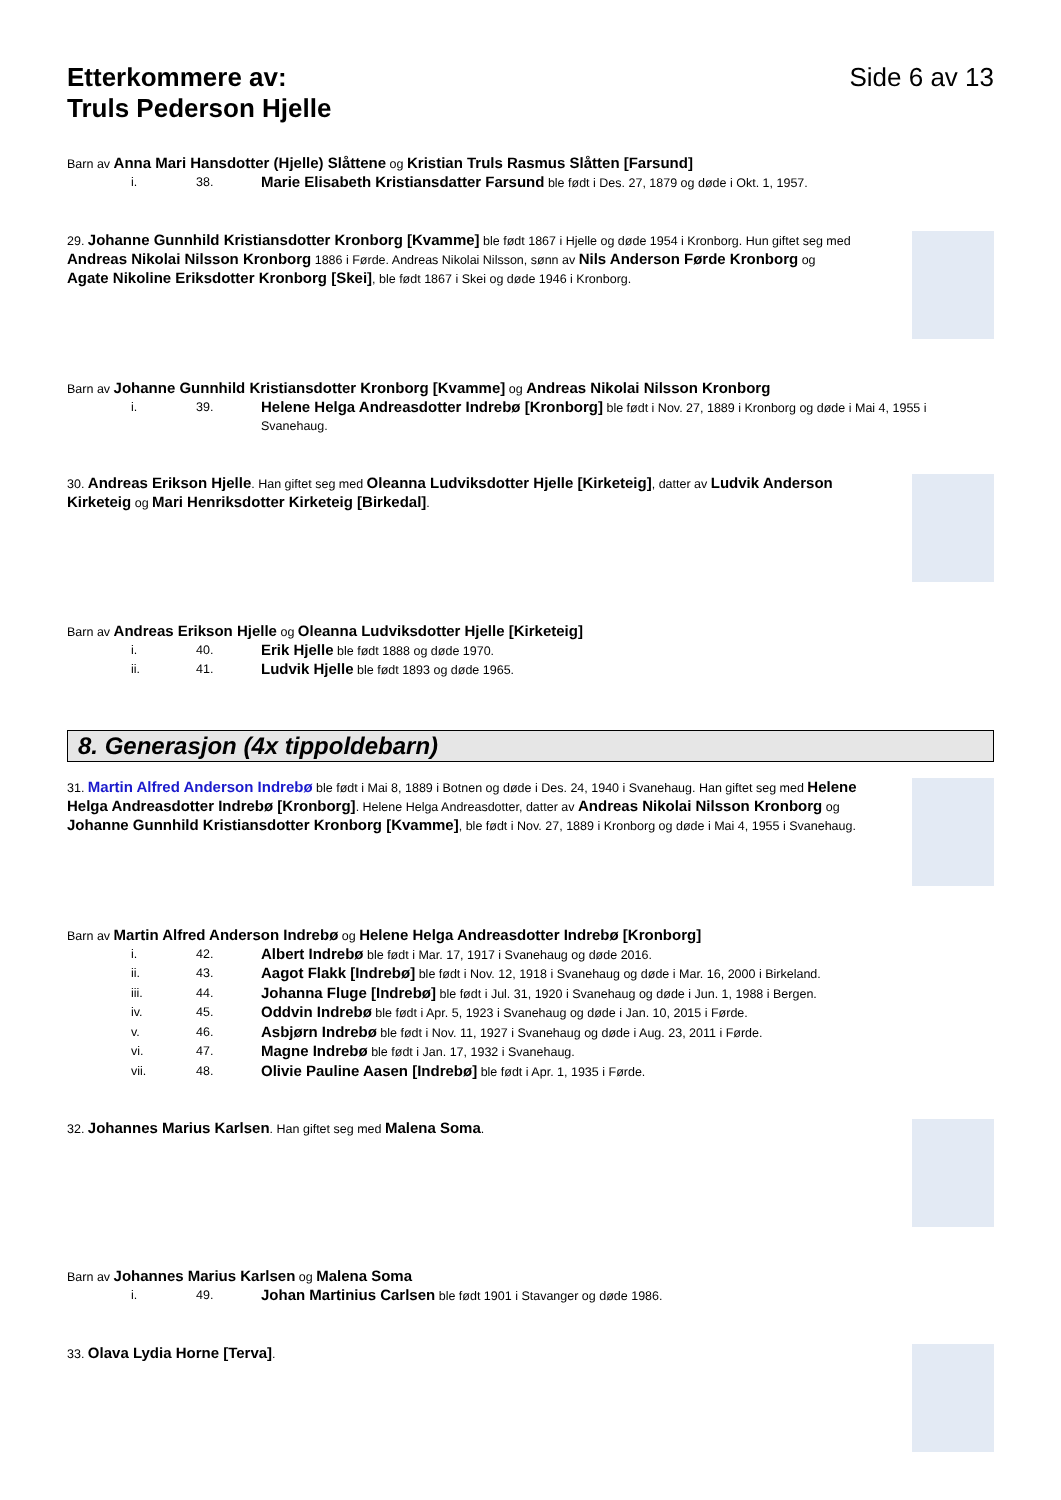Etterkommere av:
Truls Pederson Hjelle
Side 6 av 13
Barn av Anna Mari Hansdotter (Hjelle) Slåttene og Kristian Truls Rasmus Slåtten [Farsund]
i. 38. Marie Elisabeth Kristiansdatter Farsund ble født i Des. 27, 1879 og døde i Okt. 1, 1957.
29. Johanne Gunnhild Kristiansdotter Kronborg [Kvamme] ble født 1867 i Hjelle og døde 1954 i Kronborg. Hun giftet seg med Andreas Nikolai Nilsson Kronborg 1886 i Førde. Andreas Nikolai Nilsson, sønn av Nils Anderson Førde Kronborg og Agate Nikoline Eriksdotter Kronborg [Skei], ble født 1867 i Skei og døde 1946 i Kronborg.
Barn av Johanne Gunnhild Kristiansdotter Kronborg [Kvamme] og Andreas Nikolai Nilsson Kronborg
i. 39. Helene Helga Andreasdotter Indrebø [Kronborg] ble født i Nov. 27, 1889 i Kronborg og døde i Mai 4, 1955 i Svanehaug.
30. Andreas Erikson Hjelle. Han giftet seg med Oleanna Ludviksdotter Hjelle [Kirketeig], datter av Ludvik Anderson Kirketeig og Mari Henriksdotter Kirketeig [Birkedal].
Barn av Andreas Erikson Hjelle og Oleanna Ludviksdotter Hjelle [Kirketeig]
i. 40. Erik Hjelle ble født 1888 og døde 1970.
ii. 41. Ludvik Hjelle ble født 1893 og døde 1965.
8. Generasjon (4x tippoldebarn)
31. Martin Alfred Anderson Indrebø ble født i Mai 8, 1889 i Botnen og døde i Des. 24, 1940 i Svanehaug. Han giftet seg med Helene Helga Andreasdotter Indrebø [Kronborg]. Helene Helga Andreasdotter, datter av Andreas Nikolai Nilsson Kronborg og Johanne Gunnhild Kristiansdotter Kronborg [Kvamme], ble født i Nov. 27, 1889 i Kronborg og døde i Mai 4, 1955 i Svanehaug.
Barn av Martin Alfred Anderson Indrebø og Helene Helga Andreasdotter Indrebø [Kronborg]
i. 42. Albert Indrebø ble født i Mar. 17, 1917 i Svanehaug og døde 2016.
ii. 43. Aagot Flakk [Indrebø] ble født i Nov. 12, 1918 i Svanehaug og døde i Mar. 16, 2000 i Birkeland.
iii. 44. Johanna Fluge [Indrebø] ble født i Jul. 31, 1920 i Svanehaug og døde i Jun. 1, 1988 i Bergen.
iv. 45. Oddvin Indrebø ble født i Apr. 5, 1923 i Svanehaug og døde i Jan. 10, 2015 i Førde.
v. 46. Asbjørn Indrebø ble født i Nov. 11, 1927 i Svanehaug og døde i Aug. 23, 2011 i Førde.
vi. 47. Magne Indrebø ble født i Jan. 17, 1932 i Svanehaug.
vii. 48. Olivie Pauline Aasen [Indrebø] ble født i Apr. 1, 1935 i Førde.
32. Johannes Marius Karlsen. Han giftet seg med Malena Soma.
Barn av Johannes Marius Karlsen og Malena Soma
i. 49. Johan Martinius Carlsen ble født 1901 i Stavanger og døde 1986.
33. Olava Lydia Horne [Terva].